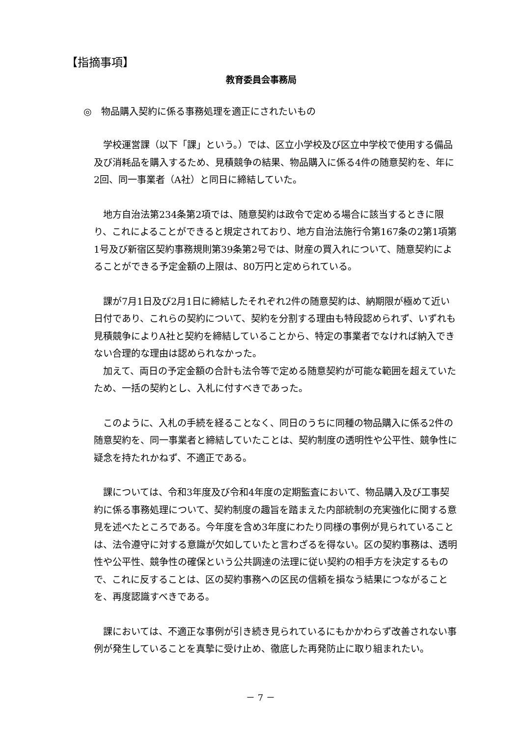【指摘事項】
教育委員会事務局
◎　物品購入契約に係る事務処理を適正にされたいもの
学校運営課（以下「課」という。）では、区立小学校及び区立中学校で使用する備品及び消耗品を購入するため、見積競争の結果、物品購入に係る4件の随意契約を、年に2回、同一事業者（A社）と同日に締結していた。
地方自治法第234条第2項では、随意契約は政令で定める場合に該当するときに限り、これによることができると規定されており、地方自治法施行令第167条の2第1項第1号及び新宿区契約事務規則第39条第2号では、財産の買入れについて、随意契約によることができる予定金額の上限は、80万円と定められている。
課が7月1日及び2月1日に締結したそれぞれ2件の随意契約は、納期限が極めて近い日付であり、これらの契約について、契約を分割する理由も特段認められず、いずれも見積競争によりA社と契約を締結していることから、特定の事業者でなければ納入できない合理的な理由は認められなかった。
加えて、両日の予定金額の合計も法令等で定める随意契約が可能な範囲を超えていたため、一括の契約とし、入札に付すべきであった。
このように、入札の手続を経ることなく、同日のうちに同種の物品購入に係る2件の随意契約を、同一事業者と締結していたことは、契約制度の透明性や公平性、競争性に疑念を持たれかねず、不適正である。
課については、令和3年度及び令和4年度の定期監査において、物品購入及び工事契約に係る事務処理について、契約制度の趣旨を踏まえた内部統制の充実強化に関する意見を述べたところである。今年度を含め3年度にわたり同様の事例が見られていることは、法令遵守に対する意識が欠如していたと言わざるを得ない。区の契約事務は、透明性や公平性、競争性の確保という公共調達の法理に従い契約の相手方を決定するもので、これに反することは、区の契約事務への区民の信頼を損なう結果につながることを、再度認識すべきである。
課においては、不適正な事例が引き続き見られているにもかかわらず改善されない事例が発生していることを真摯に受け止め、徹底した再発防止に取り組まれたい。
－ 7 －